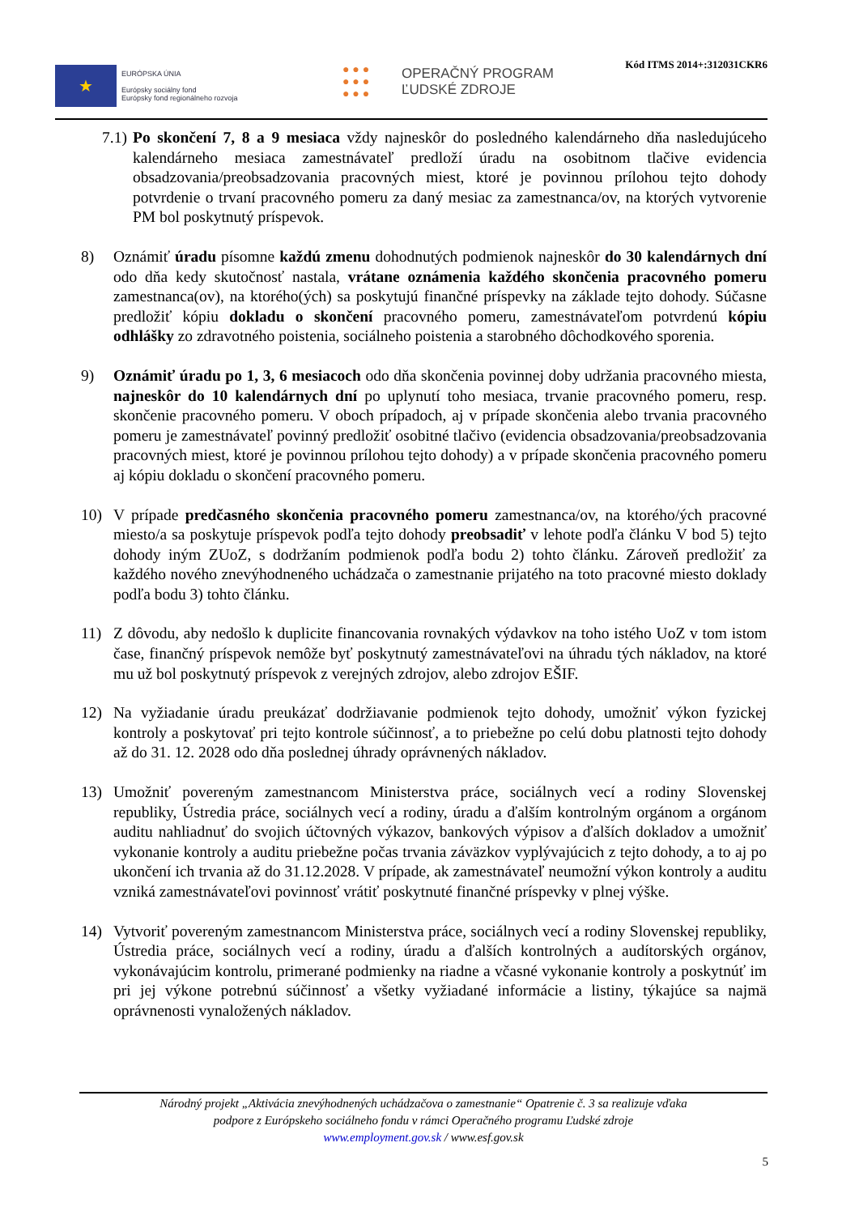★
EURÓPSKA ÚNIA
Európsky sociálny fond
Európsky fond regionálneho rozvoja
● ● ●
● ● ●
● ● ●
OPERAČNÝ PROGRAM
ĽUDSKÉ ZDROJE
Kód ITMS 2014+:312031CKR6
7.1)
Po skončení 7, 8 a 9 mesiaca vždy najneskôr do posledného kalendárneho dňa nasledujúceho kalendárneho mesiaca zamestnávateľ predloží úradu na osobitnom tlačive evidencia obsadzovania/preobsadzovania pracovných miest, ktoré je povinnou prílohou tejto dohody potvrdenie o trvaní pracovného pomeru za daný mesiac za zamestnanca/ov, na ktorých vytvorenie PM bol poskytnutý príspevok.
8) Oznámiť úradu písomne každú zmenu dohodnutých podmienok najneskôr do 30 kalendárnych dní odo dňa kedy skutočnosť nastala, vrátane oznámenia každého skončenia pracovného pomeru zamestnanca(ov), na ktorého(ých) sa poskytujú finančné príspevky na základe tejto dohody. Súčasne predložiť kópiu dokladu o skončení pracovného pomeru, zamestnávateľom potvrdenú kópiu odhlášky zo zdravotného poistenia, sociálneho poistenia a starobného dôchodkového sporenia.
9) Oznámiť úradu po 1, 3, 6 mesiacoch odo dňa skončenia povinnej doby udržania pracovného miesta, najneskôr do 10 kalendárnych dní po uplynutí toho mesiaca, trvanie pracovného pomeru, resp. skončenie pracovného pomeru. V oboch prípadoch, aj v prípade skončenia alebo trvania pracovného pomeru je zamestnávateľ povinný predložiť osobitné tlačivo (evidencia obsadzovania/preobsadzovania pracovných miest, ktoré je povinnou prílohou tejto dohody) a v prípade skončenia pracovného pomeru aj kópiu dokladu o skončení pracovného pomeru.
10) V prípade predčasného skončenia pracovného pomeru zamestnanca/ov, na ktorého/ých pracovné miesto/a sa poskytuje príspevok podľa tejto dohody preobsadiť v lehote podľa článku V bod 5) tejto dohody iným ZUoZ, s dodržaním podmienok podľa bodu 2) tohto článku. Zároveň predložiť za každého nového znevýhodneného uchádzača o zamestnanie prijatého na toto pracovné miesto doklady podľa bodu 3) tohto článku.
11) Z dôvodu, aby nedošlo k duplicite financovania rovnakých výdavkov na toho istého UoZ v tom istom čase, finančný príspevok nemôže byť poskytnutý zamestnávateľovi na úhradu tých nákladov, na ktoré mu už bol poskytnutý príspevok z verejných zdrojov, alebo zdrojov EŠIF.
12) Na vyžiadanie úradu preukázať dodržiavanie podmienok tejto dohody, umožniť výkon fyzickej kontroly a poskytovať pri tejto kontrole súčinnosť, a to priebežne po celú dobu platnosti tejto dohody až do 31. 12. 2028 odo dňa poslednej úhrady oprávnených nákladov.
13) Umožniť povereným zamestnancom Ministerstva práce, sociálnych vecí a rodiny Slovenskej republiky, Ústredia práce, sociálnych vecí a rodiny, úradu a ďalším kontrolným orgánom a orgánom auditu nahliadnuť do svojich účtovných výkazov, bankových výpisov a ďalších dokladov a umožniť vykonanie kontroly a auditu priebežne počas trvania záväzkov vyplývajúcich z tejto dohody, a to aj po ukončení ich trvania až do 31.12.2028. V prípade, ak zamestnávateľ neumožní výkon kontroly a auditu vzniká zamestnávateľovi povinnosť vrátiť poskytnuté finančné príspevky v plnej výške.
14) Vytvoriť povereným zamestnancom Ministerstva práce, sociálnych vecí a rodiny Slovenskej republiky, Ústredia práce, sociálnych vecí a rodiny, úradu a ďalších kontrolných a audítorských orgánov, vykonávajúcim kontrolu, primerané podmienky na riadne a včasné vykonanie kontroly a poskytnúť im pri jej výkone potrebnú súčinnosť a všetky vyžiadané informácie a listiny, týkajúce sa najmä oprávnenosti vynaložených nákladov.
Národný projekt „Aktivácia znevýhodnených uchádzačova o zamestnanie“ Opatrenie č. 3 sa realizuje vďaka
podpore z Európskeho sociálneho fondu v rámci Operačného programu Ľudské zdroje
www.employment.gov.sk / www.esf.gov.sk
5